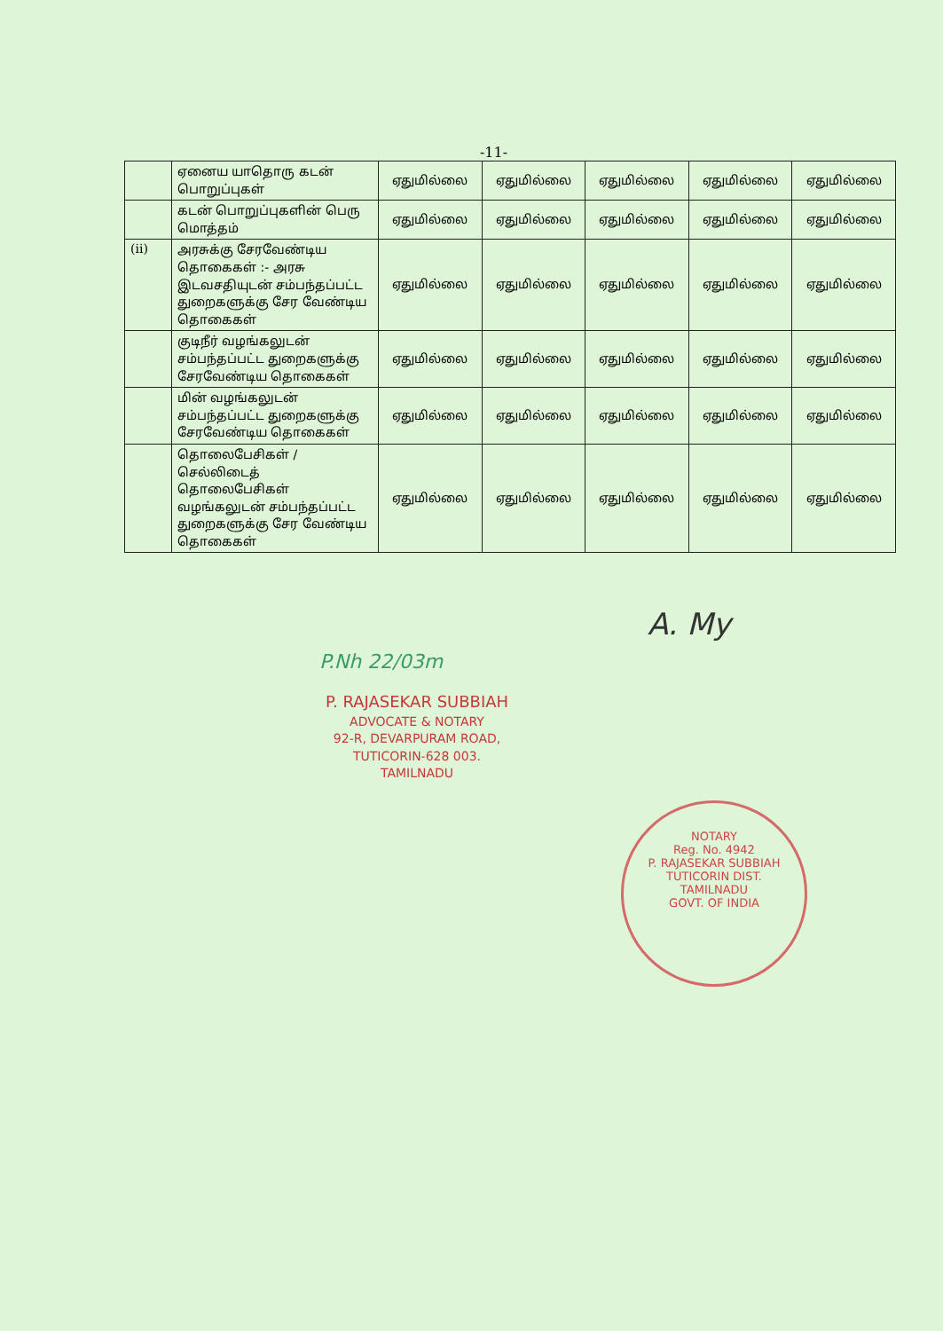-11-
| | ஏனைய யாதொரு கடன் பொறுப்புகள் | ஏதுமில்லை | ஏதுமில்லை | ஏதுமில்லை | ஏதுமில்லை | ஏதுமில்லை |
| | கடன் பொறுப்புகளின் பெரு மொத்தம் | ஏதுமில்லை | ஏதுமில்லை | ஏதுமில்லை | ஏதுமில்லை | ஏதுமில்லை |
| (ii) | அரசுக்கு சேரவேண்டிய தொகைகள் :- அரசு இடவசதியுடன் சம்பந்தப்பட்ட துறைகளுக்கு சேர வேண்டிய தொகைகள் | ஏதுமில்லை | ஏதுமில்லை | ஏதுமில்லை | ஏதுமில்லை | ஏதுமில்லை |
| | குடிநீர் வழங்கலுடன் சம்பந்தப்பட்ட துறைகளுக்கு சேரவேண்டிய தொகைகள் | ஏதுமில்லை | ஏதுமில்லை | ஏதுமில்லை | ஏதுமில்லை | ஏதுமில்லை |
| | மின் வழங்கலுடன் சம்பந்தப்பட்ட துறைகளுக்கு சேரவேண்டிய தொகைகள் | ஏதுமில்லை | ஏதுமில்லை | ஏதுமில்லை | ஏதுமில்லை | ஏதுமில்லை |
| | தொலைபேசிகள் / செல்லிடைத் தொலைபேசிகள் வழங்கலுடன் சம்பந்தப்பட்ட துறைகளுக்கு சேர வேண்டிய தொகைகள் | ஏதுமில்லை | ஏதுமில்லை | ஏதுமில்லை | ஏதுமில்லை | ஏதுமில்லை |
A. My
P.Nh 22/03m
P. RAJASEKAR SUBBIAH
ADVOCATE & NOTARY
92-R, DEVARPURAM ROAD,
TUTICORIN-628 003.
TAMILNADU
NOTARY
Reg. No. 4942
P. RAJASEKAR SUBBIAH
TUTICORIN DIST.
TAMILNADU
GOVT. OF INDIA